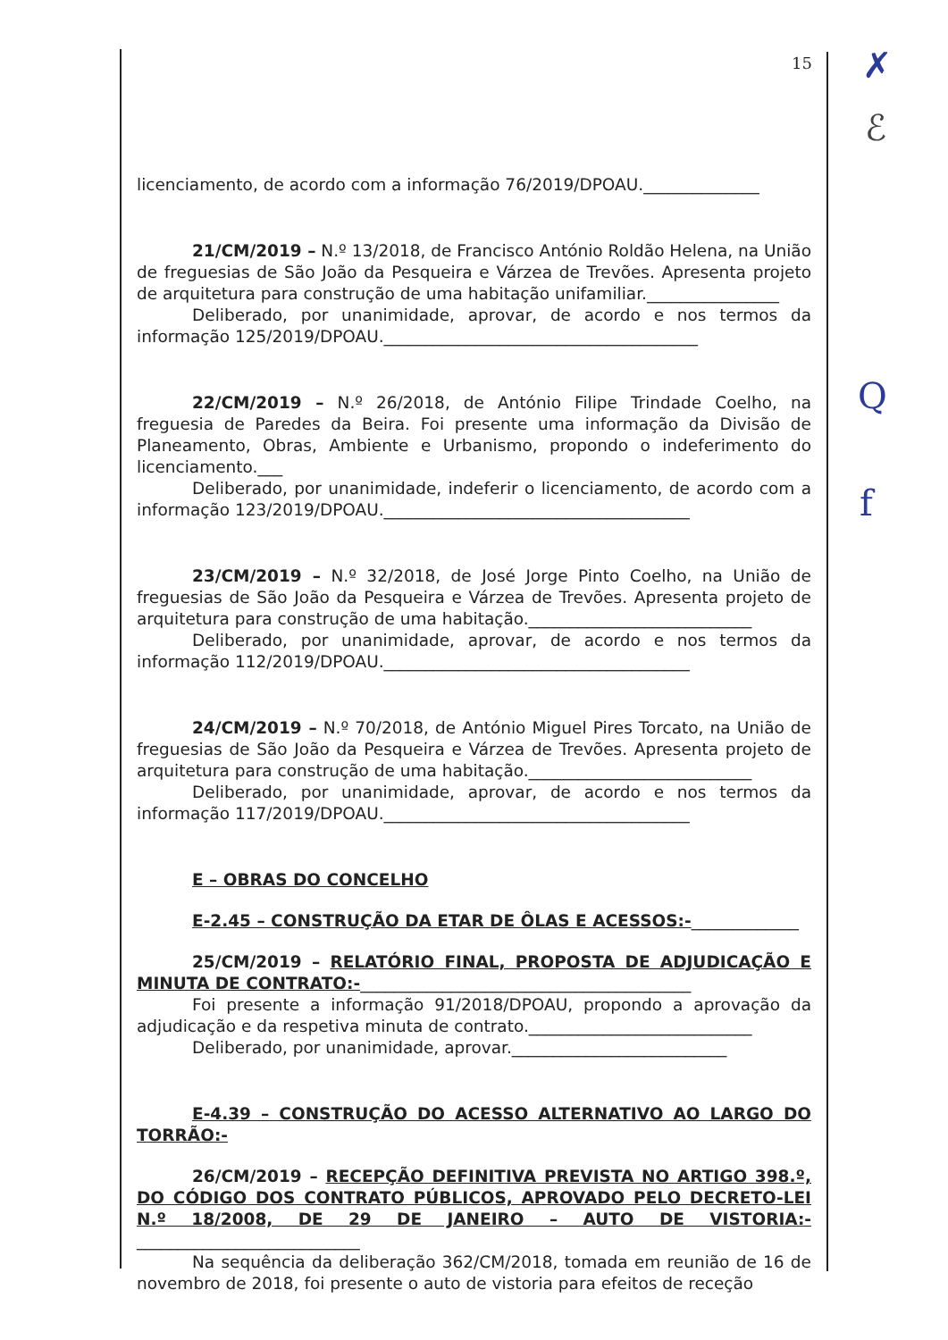15
licenciamento, de acordo com a informação 76/2019/DPOAU.______________
21/CM/2019 – N.º 13/2018, de Francisco António Roldão Helena, na União de freguesias de São João da Pesqueira e Várzea de Trevões. Apresenta projeto de arquitetura para construção de uma habitação unifamiliar.________________
Deliberado, por unanimidade, aprovar, de acordo e nos termos da informação 125/2019/DPOAU.______________________________________
22/CM/2019 – N.º 26/2018, de António Filipe Trindade Coelho, na freguesia de Paredes da Beira. Foi presente uma informação da Divisão de Planeamento, Obras, Ambiente e Urbanismo, propondo o indeferimento do licenciamento.___
Deliberado, por unanimidade, indeferir o licenciamento, de acordo com a informação 123/2019/DPOAU._____________________________________
23/CM/2019 – N.º 32/2018, de José Jorge Pinto Coelho, na União de freguesias de São João da Pesqueira e Várzea de Trevões. Apresenta projeto de arquitetura para construção de uma habitação.___________________________
Deliberado, por unanimidade, aprovar, de acordo e nos termos da informação 112/2019/DPOAU._____________________________________
24/CM/2019 – N.º 70/2018, de António Miguel Pires Torcato, na União de freguesias de São João da Pesqueira e Várzea de Trevões. Apresenta projeto de arquitetura para construção de uma habitação.___________________________
Deliberado, por unanimidade, aprovar, de acordo e nos termos da informação 117/2019/DPOAU._____________________________________
E – OBRAS DO CONCELHO
E-2.45 – CONSTRUÇÃO DA ETAR DE ÔLAS E ACESSOS:-_____________
25/CM/2019 – RELATÓRIO FINAL, PROPOSTA DE ADJUDICAÇÃO E MINUTA DE CONTRATO:-________________________________________
Foi presente a informação 91/2018/DPOAU, propondo a aprovação da adjudicação e da respetiva minuta de contrato.___________________________
Deliberado, por unanimidade, aprovar.__________________________
E-4.39 – CONSTRUÇÃO DO ACESSO ALTERNATIVO AO LARGO DO TORRÃO:-
26/CM/2019 – RECEPÇÃO DEFINITIVA PREVISTA NO ARTIGO 398.º, DO CÓDIGO DOS CONTRATO PÚBLICOS, APROVADO PELO DECRETO-LEI N.º 18/2008, DE 29 DE JANEIRO – AUTO DE VISTORIA:-___________________________
Na sequência da deliberação 362/CM/2018, tomada em reunião de 16 de novembro de 2018, foi presente o auto de vistoria para efeitos de receção
✗
ℰ
Q
f